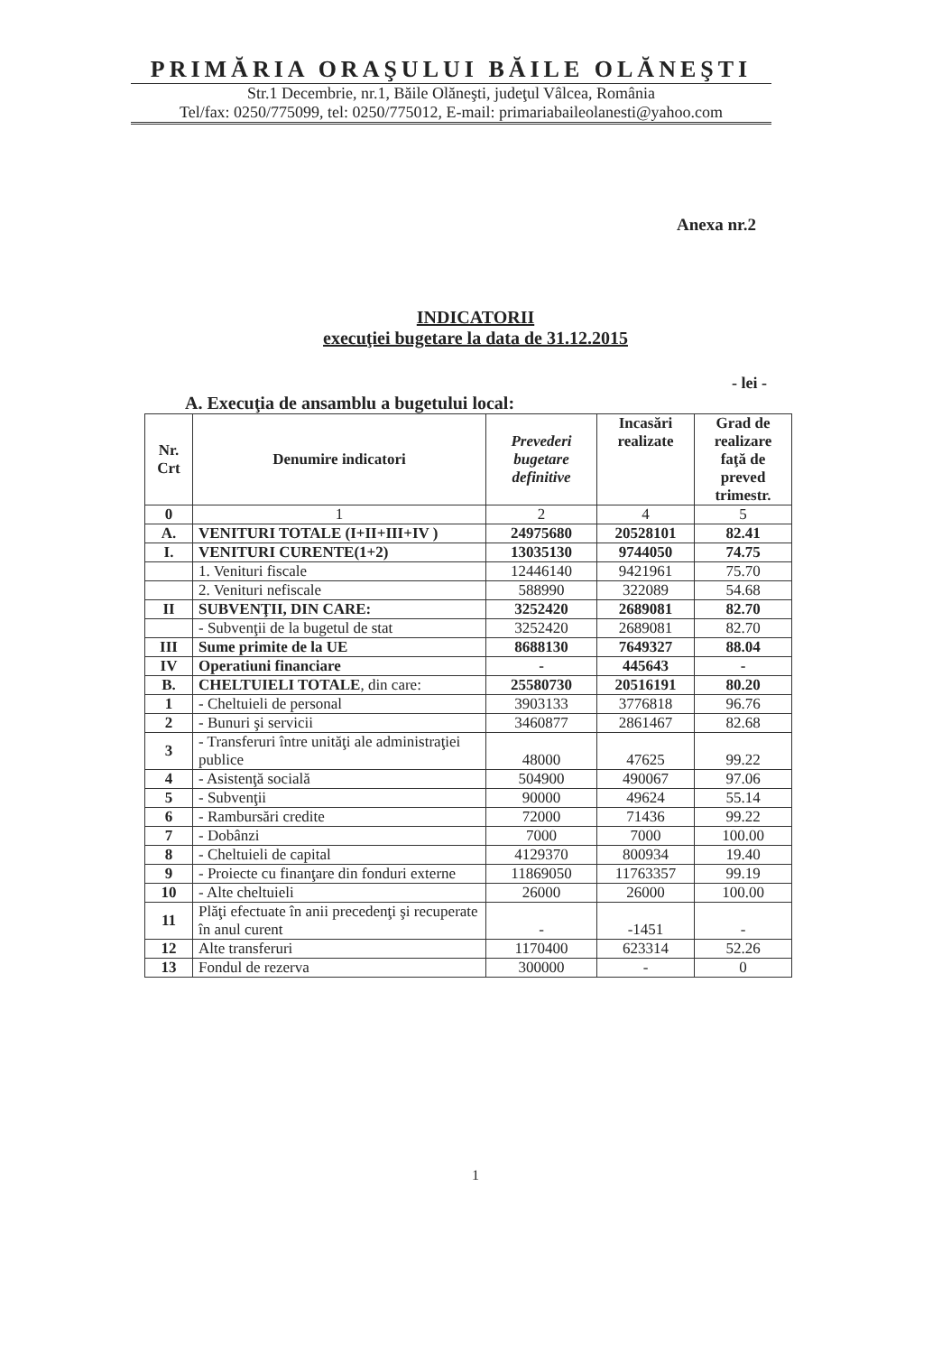PRIMĂRIA ORAŞULUI BĂILE OLĂNEŞTI
Str.1 Decembrie, nr.1, Băile Olăneşti, judeţul Vâlcea, România
Tel/fax: 0250/775099, tel: 0250/775012, E-mail: primariabaileolanesti@yahoo.com
Anexa nr.2
INDICATORII
execuţiei bugetare la data de 31.12.2015
- lei -
A. Execuţia de ansamblu a bugetului local:
| Nr. Crt | Denumire indicatori | Prevederi bugetare definitive | Incasări realizate | Grad de realizare faţă de preved trimestr. |
| --- | --- | --- | --- | --- |
| 0 | 1 | 2 | 4 | 5 |
| A. | VENITURI TOTALE (I+II+III+IV ) | 24975680 | 20528101 | 82.41 |
| I. | VENITURI CURENTE(1+2) | 13035130 | 9744050 | 74.75 |
| | 1. Venituri fiscale | 12446140 | 9421961 | 75.70 |
| | 2. Venituri nefiscale | 588990 | 322089 | 54.68 |
| II | SUBVENŢII, DIN CARE: | 3252420 | 2689081 | 82.70 |
| | - Subvenţii de la bugetul de stat | 3252420 | 2689081 | 82.70 |
| III | Sume primite de la UE | 8688130 | 7649327 | 88.04 |
| IV | Operatiuni financiare | - | 445643 | - |
| B. | CHELTUIELI TOTALE , din care: | 25580730 | 20516191 | 80.20 |
| 1 | - Cheltuieli de personal | 3903133 | 3776818 | 96.76 |
| 2 | - Bunuri şi servicii | 3460877 | 2861467 | 82.68 |
| 3 | - Transferuri între unităţi ale administraţiei publice | 48000 | 47625 | 99.22 |
| 4 | - Asistenţă socială | 504900 | 490067 | 97.06 |
| 5 | - Subvenţii | 90000 | 49624 | 55.14 |
| 6 | - Rambursări credite | 72000 | 71436 | 99.22 |
| 7 | - Dobânzi | 7000 | 7000 | 100.00 |
| 8 | - Cheltuieli de capital | 4129370 | 800934 | 19.40 |
| 9 | - Proiecte cu finanţare din fonduri externe | 11869050 | 11763357 | 99.19 |
| 10 | - Alte cheltuieli | 26000 | 26000 | 100.00 |
| 11 | Plăţi efectuate în anii precedenţi şi recuperate în anul curent | - | -1451 | - |
| 12 | Alte transferuri | 1170400 | 623314 | 52.26 |
| 13 | Fondul de rezerva | 300000 | - | 0 |
1